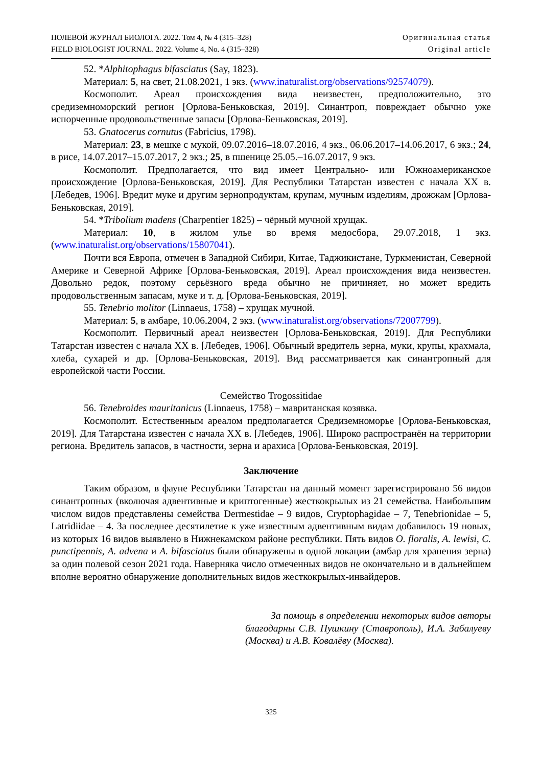ПОЛЕВОЙ ЖУРНАЛ БИОЛОГА. 2022. Том 4, № 4 (315–328)
FIELD BIOLOGIST JOURNAL. 2022. Volume 4, No. 4 (315–328)
Оригинальная статья
Original article
52. *Alphitophagus bifasciatus (Say, 1823).
Материал: 5, на свет, 21.08.2021, 1 экз. (www.inaturalist.org/observations/92574079).
Космополит. Ареал происхождения вида неизвестен, предположительно, это средиземноморский регион [Орлова-Беньковская, 2019]. Синантроп, повреждает обычно уже испорченные продовольственные запасы [Орлова-Беньковская, 2019].
53. Gnatocerus cornutus (Fabricius, 1798).
Материал: 23, в мешке с мукой, 09.07.2016–18.07.2016, 4 экз., 06.06.2017–14.06.2017, 6 экз.; 24, в рисе, 14.07.2017–15.07.2017, 2 экз.; 25, в пшенице 25.05.–16.07.2017, 9 экз.
Космополит. Предполагается, что вид имеет Центрально- или Южноамериканское происхождение [Орлова-Беньковская, 2019]. Для Республики Татарстан известен с начала XX в. [Лебедев, 1906]. Вредит муке и другим зернопродуктам, крупам, мучным изделиям, дрожжам [Орлова-Беньковская, 2019].
54. *Tribolium madens (Charpentier 1825) – чёрный мучной хрущак.
Материал: 10, в жилом улье во время медосбора, 29.07.2018, 1 экз. (www.inaturalist.org/observations/15807041).
Почти вся Европа, отмечен в Западной Сибири, Китае, Таджикистане, Туркменистан, Северной Америке и Северной Африке [Орлова-Беньковская, 2019]. Ареал происхождения вида неизвестен. Довольно редок, поэтому серьёзного вреда обычно не причиняет, но может вредить продовольственным запасам, муке и т. д. [Орлова-Беньковская, 2019].
55. Tenebrio molitor (Linnaeus, 1758) – хрущак мучной.
Материал: 5, в амбаре, 10.06.2004, 2 экз. (www.inaturalist.org/observations/72007799).
Космополит. Первичный ареал неизвестен [Орлова-Беньковская, 2019]. Для Республики Татарстан известен с начала XX в. [Лебедев, 1906]. Обычный вредитель зерна, муки, крупы, крахмала, хлеба, сухарей и др. [Орлова-Беньковская, 2019]. Вид рассматривается как синантропный для европейской части России.
Семейство Trogossitidae
56. Tenebroides mauritanicus (Linnaeus, 1758) – мавританская козявка.
Космополит. Естественным ареалом предполагается Средиземноморье [Орлова-Беньковская, 2019]. Для Татарстана известен с начала XX в. [Лебедев, 1906]. Широко распространён на территории региона. Вредитель запасов, в частности, зерна и арахиса [Орлова-Беньковская, 2019].
Заключение
Таким образом, в фауне Республики Татарстан на данный момент зарегистрировано 56 видов синантропных (вколючая адвентивные и криптогенные) жесткокрылых из 21 семейства. Наибольшим числом видов представлены семейства Dermestidae – 9 видов, Cryptophagidae – 7, Tenebrionidae – 5, Latridiidae – 4. За последнее десятилетие к уже известным адвентивным видам добавилось 19 новых, из которых 16 видов выявлено в Нижнекамском районе республики. Пять видов O. floralis, A. lewisi, C. punctipennis, A. advena и A. bifasciatus были обнаружены в одной локации (амбар для хранения зерна) за один полевой сезон 2021 года. Наверняка число отмеченных видов не окончательно и в дальнейшем вполне вероятно обнаружение дополнительных видов жесткокрылых-инвайдеров.
За помощь в определении некоторых видов авторы благодарны С.В. Пушкину (Ставрополь), И.А. Забалуеву (Москва) и А.В. Ковалёву (Москва).
325